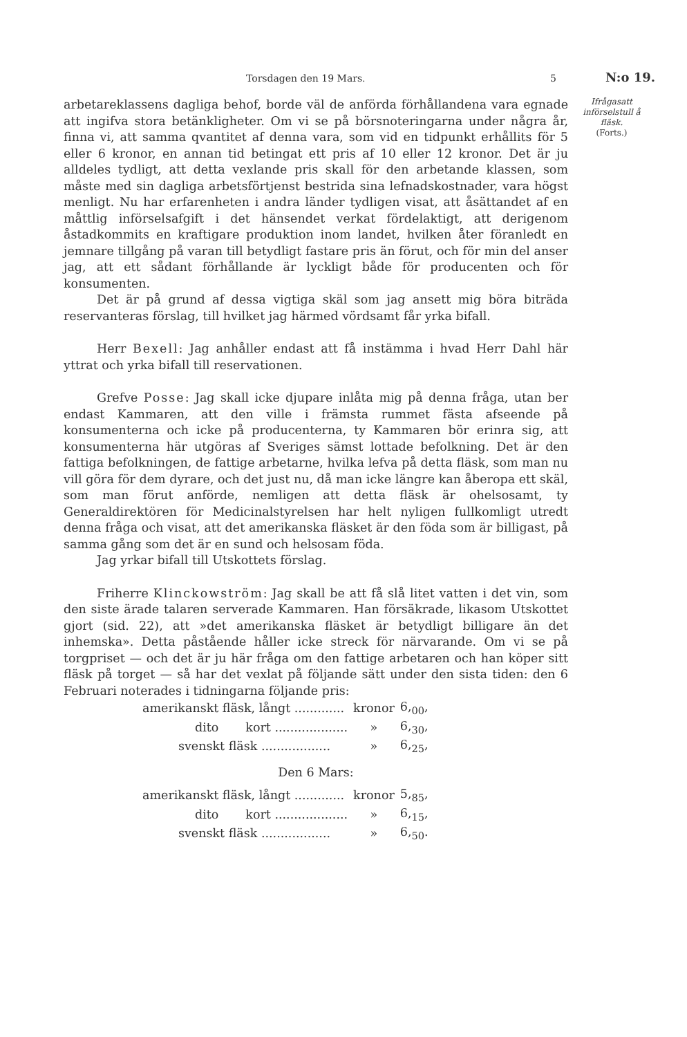Torsdagen den 19 Mars. 5 N:o 19.
Ifrågasatt införselstull å fläsk.
(Forts.)
arbetareklassens dagliga behof, borde väl de anförda förhållandena vara egnade att ingifva stora betänkligheter. Om vi se på börsnoteringarna under några år, finna vi, att samma qvantitet af denna vara, som vid en tidpunkt erhållits för 5 eller 6 kronor, en annan tid betingat ett pris af 10 eller 12 kronor. Det är ju alldeles tydligt, att detta vexlande pris skall för den arbetande klassen, som måste med sin dagliga arbetsförtjenst bestrida sina lefnadskostnader, vara högst menligt. Nu har erfarenheten i andra länder tydligen visat, att åsättandet af en måttlig införselsafgift i det hänsendet verkat fördelaktigt, att derigenom åstadkommits en kraftigare produktion inom landet, hvilken åter föranledt en jemnare tillgång på varan till betydligt fastare pris än förut, och för min del anser jag, att ett sådant förhållande är lyckligt både för producenten och för konsumenten.
Det är på grund af dessa vigtiga skäl som jag ansett mig böra biträda reservanteras förslag, till hvilket jag härmed vördsamt får yrka bifall.
Herr Bexell: Jag anhåller endast att få instämma i hvad Herr Dahl här yttrat och yrka bifall till reservationen.
Grefve Posse: Jag skall icke djupare inlåta mig på denna fråga, utan ber endast Kammaren, att den ville i främsta rummet fästa afseende på konsumenterna och icke på producenterna, ty Kammaren bör erinra sig, att konsumenterna här utgöras af Sveriges sämst lottade befolkning. Det är den fattiga befolkningen, de fattige arbetarne, hvilka lefva på detta fläsk, som man nu vill göra för dem dyrare, och det just nu, då man icke längre kan åberopa ett skäl, som man förut anförde, nemligen att detta fläsk är ohelsosamt, ty Generaldirektören för Medicinalstyrelsen har helt nyligen fullkomligt utredt denna fråga och visat, att det amerikanska fläsket är den föda som är billigast, på samma gång som det är en sund och helsosam föda.
Jag yrkar bifall till Utskottets förslag.
Friherre Klinckowström: Jag skall be att få slå litet vatten i det vin, som den siste ärade talaren serverade Kammaren. Han försäkrade, likasom Utskottet gjort (sid. 22), att »det amerikanska fläsket är betydligt billigare än det inhemska». Detta påstående håller icke streck för närvarande. Om vi se på torgpriset — och det är ju här fråga om den fattige arbetaren och han köper sitt fläsk på torget — så har det vexlat på följande sätt under den sista tiden: den 6 Februari noterades i tidningarna följande pris:
| amerikanskt fläsk, långt ............. | kronor | 6,<sub>00</sub>, |
| dito kort ................... | » | 6,<sub>30</sub>, |
| svenskt fläsk .................. | » | 6,<sub>25</sub>, |
Den 6 Mars:
| amerikanskt fläsk, långt ............. | kronor | 5,<sub>85</sub>, |
| dito kort ................... | » | 6,<sub>15</sub>, |
| svenskt fläsk .................. | » | 6,<sub>50</sub>. |